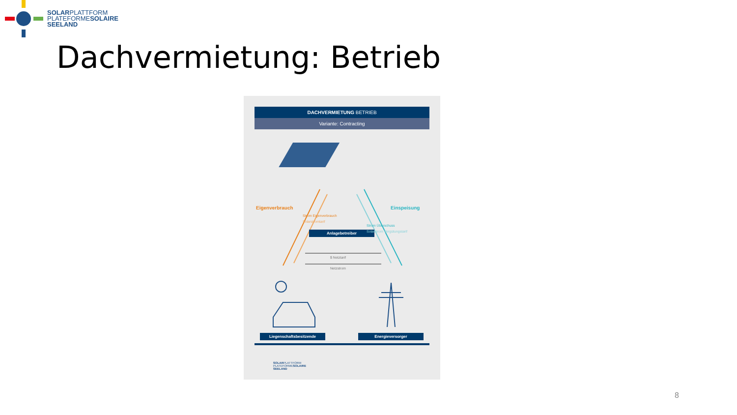SOLARPLATTFORM
PLATEFORMESOLAIRE
SEELAND
Dachvermietung: Betrieb
DACHVERMIETUNG BETRIEB
Variante: Contracting
Anlagebetreiber
Eigenverbrauch Einspeisung
Strom Eigenverbrauch
Solarstromtarif
Strom Überschuss
Solarstrom Vergütungstarif
$ Netztarif
Netzstrom
Liegenschaftsbesitzende Energieversorger
SOLARPLATTFORM
PLATEFORMESOLAIRE
SEELAND
8